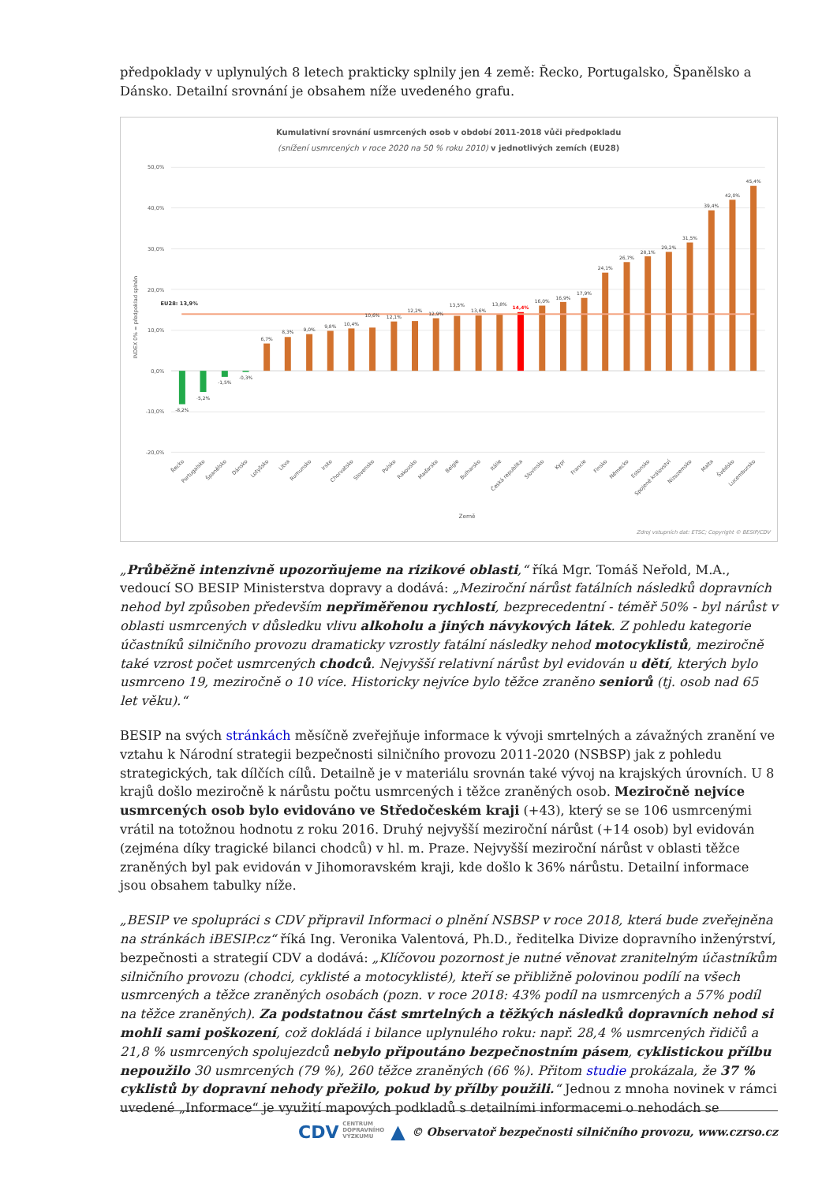předpoklady v uplynulých 8 letech prakticky splnily jen 4 země: Řecko, Portugalsko, Španělsko a Dánsko. Detailní srovnání je obsahem níže uvedeného grafu.
Kumulativní srovnání usmrcených osob v období 2011-2018 vůči předpokladu
(snížení usmrcených v roce 2020 na 50 % roku 2010) v jednotlivých zemích (EU28)
50,0%
40,0%
30,0%
20,0%
10,0%
0,0%
-10,0%
-20,0%
EU28: 13,9%
-8,2%
-5,2%
-1,5%
-0,3%
6,7%
8,3%
9,0%
9,8%
10,4%
10,6%
12,1%
12,2%
12,9%
13,5%
13,6%
13,8%
14,4%
16,0%
16,9%
17,9%
24,1%
26,7%
28,1%
29,2%
31,5%
39,4%
42,0%
45,4%
Řecko
Portugalsko
Španělsko
Dánsko
Lotyšsko
Litva
Rumunsko
Irsko
Chorvatsko
Slovensko
Polsko
Rakousko
Maďarsko
Belgie
Bulharsko
Itálie
Česká republika
Slovinsko
Kypr
Francie
Finsko
Německo
Estonsko
Spojené království
Nizozemsko
Malta
Švédsko
Lucembursko
INDEX 0% = předpoklad splněn
Země
Zdroj vstupních dat: ETSC; Copyright © BESIP/CDV
„Průběžně intenzivně upozorňujeme na rizikové oblasti,“ říká Mgr. Tomáš Neřold, M.A., vedoucí SO BESIP Ministerstva dopravy a dodává: „Meziroční nárůst fatálních následků dopravních nehod byl způsoben především nepřiměřenou rychlostí, bezprecedentní - téměř 50% - byl nárůst v oblasti usmrcených v důsledku vlivu alkoholu a jiných návykových látek. Z pohledu kategorie účastníků silničního provozu dramaticky vzrostly fatální následky nehod motocyklistů, meziročně také vzrost počet usmrcených chodců. Nejvyšší relativní nárůst byl evidován u dětí, kterých bylo usmrceno 19, meziročně o 10 více. Historicky nejvíce bylo těžce zraněno seniorů (tj. osob nad 65 let věku).“
BESIP na svých stránkách měsíčně zveřejňuje informace k vývoji smrtelných a závažných zranění ve vztahu k Národní strategii bezpečnosti silničního provozu 2011-2020 (NSBSP) jak z pohledu strategických, tak dílčích cílů. Detailně je v materiálu srovnán také vývoj na krajských úrovních. U 8 krajů došlo meziročně k nárůstu počtu usmrcených i těžce zraněných osob. Meziročně nejvíce usmrcených osob bylo evidováno ve Středočeském kraji (+43), který se se 106 usmrcenými vrátil na totožnou hodnotu z roku 2016. Druhý nejvyšší meziroční nárůst (+14 osob) byl evidován (zejména díky tragické bilanci chodců) v hl. m. Praze. Nejvyšší meziroční nárůst v oblasti těžce zraněných byl pak evidován v Jihomoravském kraji, kde došlo k 36% nárůstu. Detailní informace jsou obsahem tabulky níže.
„BESIP ve spolupráci s CDV připravil Informaci o plnění NSBSP v roce 2018, která bude zveřejněna na stránkách iBESIP.cz“ říká Ing. Veronika Valentová, Ph.D., ředitelka Divize dopravního inženýrství, bezpečnosti a strategií CDV a dodává: „Klíčovou pozornost je nutné věnovat zranitelným účastníkům silničního provozu (chodci, cyklisté a motocyklisté), kteří se přibližně polovinou podílí na všech usmrcených a těžce zraněných osobách (pozn. v roce 2018: 43% podíl na usmrcených a 57% podíl na těžce zraněných). Za podstatnou část smrtelných a těžkých následků dopravních nehod si mohli sami poškození, což dokládá i bilance uplynulého roku: např. 28,4 % usmrcených řidičů a 21,8 % usmrcených spolujezdců nebylo připoutáno bezpečnostním pásem, cyklistickou přílbu nepoužilo 30 usmrcených (79 %), 260 těžce zraněných (66 %). Přitom studie prokázala, že 37 % cyklistů by dopravní nehody přežilo, pokud by přílby použili.“ Jednou z mnoha novinek v rámci uvedené „Informace“ je využití mapových podkladů s detailními informacemi o nehodách se
CDV CENTRUM
DOPRAVNÍHO
VÝZKUMU ▲ © Observatoř bezpečnosti silničního provozu, www.czrso.cz